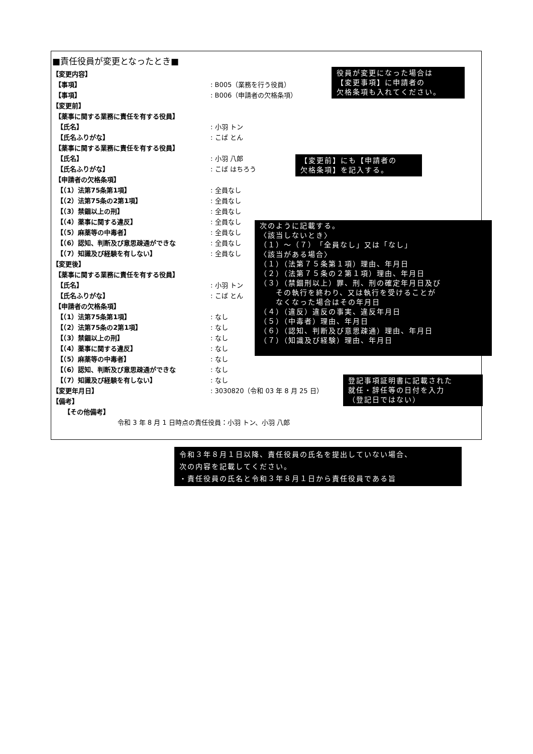■責任役員が変更となったとき■
【変更内容】
【事項】: B005（業務を行う役員）
【事項】: B006（申請者の欠格条項）
【変更前】
【薬事に関する業務に責任を有する役員】
【氏名】: 小羽 トン
【氏名ふりがな】: こば とん
【薬事に関する業務に責任を有する役員】
【氏名】: 小羽 八郎
【氏名ふりがな】: こば はちろう
【申請者の欠格条項】
【（1）法第75条第1項】: 全員なし
【（2）法第75条の2第1項】: 全員なし
【（3）禁錮以上の刑】: 全員なし
【（4）薬事に関する違反】: 全員なし
【（5）麻薬等の中毒者】: 全員なし
【（6）認知、判断及び意思疎通ができな: 全員なし
【（7）知識及び経験を有しない】: 全員なし
【変更後】
【薬事に関する業務に責任を有する役員】
【氏名】: 小羽 トン
【氏名ふりがな】: こば とん
【申請者の欠格条項】
【（1）法第75条第1項】: なし
【（2）法第75条の2第1項】: なし
【（3）禁錮以上の刑】: なし
【（4）薬事に関する違反】: なし
【（5）麻薬等の中毒者】: なし
【（6）認知、判断及び意思疎通ができな: なし
【（7）知識及び経験を有しない】: なし
【変更年月日】: 3030820（令和 03 年 8 月 25 日）
【備考】
【その他備考】
令和 3 年 8 月 1 日時点の責任役員：小羽 トン、小羽 八郎
役員が変更になった場合は
【変更事項】に申請者の
欠格条項も入れてください。
【変更前】にも【申請者の
欠格条項】を記入する。
次のように記載する。
〈該当しないとき〉
（１）～（７）「全員なし」又は「なし」
〈該当がある場合〉
（１）（法第７５条第１項）理由、年月日
（２）（法第７５条の２第１項）理由、年月日
（３）（禁錮刑以上）罪、刑、刑の確定年月日及び
その執行を終わり、又は執行を受けることが
なくなった場合はその年月日
（４）（違反）違反の事実、違反年月日
（５）（中毒者）理由、年月日
（６）（認知、判断及び意思疎通）理由、年月日
（７）（知識及び経験）理由、年月日
登記事項証明書に記載された
就任・辞任等の日付を入力
（登記日ではない）
令和３年８月１日以降、責任役員の氏名を提出していない場合、
次の内容を記載してください。
・責任役員の氏名と令和３年８月１日から責任役員である旨